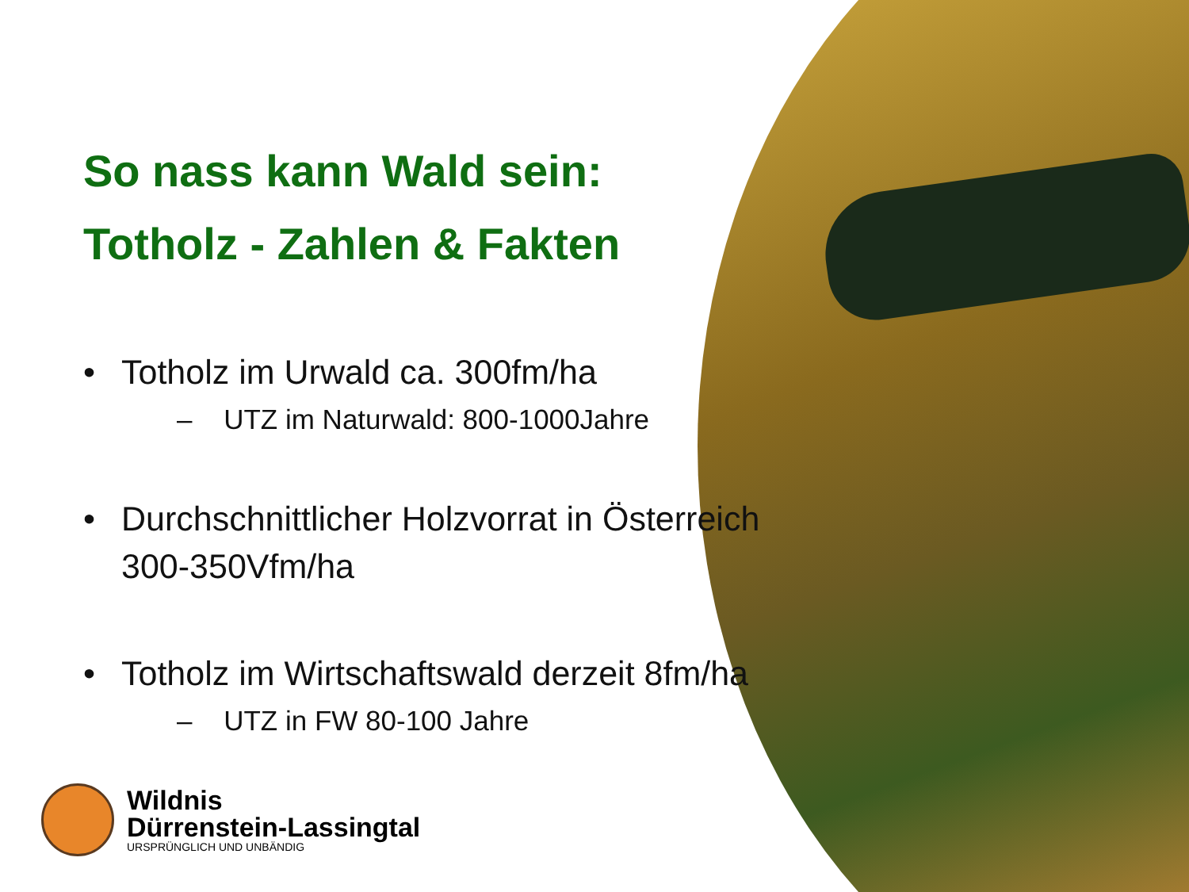So nass kann Wald sein:
Totholz - Zahlen & Fakten
• Totholz im Urwald ca. 300fm/ha
– UTZ im Naturwald: 800-1000Jahre
• Durchschnittlicher Holzvorrat in Österreich
300-350Vfm/ha
• Totholz im Wirtschaftswald derzeit 8fm/ha
– UTZ in FW 80-100 Jahre
Wildnis
Dürrenstein-Lassingtal
URSPRÜNGLICH UND UNBÄNDIG